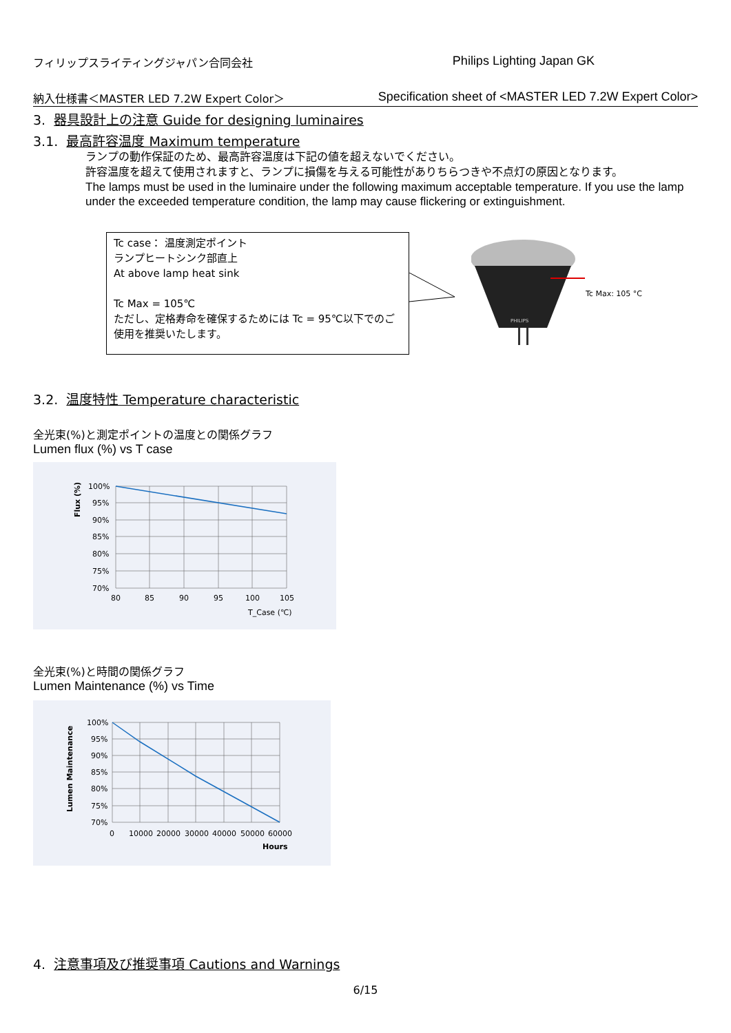フィリップスライティングジャパン合同会社 Philips Lighting Japan GK
納入仕様書＜MASTER LED 7.2W Expert Color＞ Specification sheet of <MASTER LED 7.2W Expert Color>
3. 器具設計上の注意 Guide for designing luminaires
3.1. 最高許容温度 Maximum temperature
ランプの動作保証のため、最高許容温度は下記の値を超えないでください。
許容温度を超えて使用されますと、ランプに損傷を与える可能性がありちらつきや不点灯の原因となります。
The lamps must be used in the luminaire under the following maximum acceptable temperature. If you use the lamp under the exceeded temperature condition, the lamp may cause flickering or extinguishment.
Tc case： 温度測定ポイント
ランプヒートシンク部直上
At above lamp heat sink
Tc Max = 105℃
ただし、定格寿命を確保するためには Tc = 95℃以下でのご使用を推奨いたします。
PHILIPS
Tc Max: 105 °C
3.2. 温度特性 Temperature characteristic
全光束(%)と測定ポイントの温度との関係グラフ
Lumen flux (%) vs T case
100%
95%
90%
85%
80%
75%
70%
80
85
90
95
100
105
T_Case (℃)
Flux (%)
全光束(%)と時間の関係グラフ
Lumen Maintenance (%) vs Time
100%
95%
90%
85%
80%
75%
70%
0
10000
20000
30000
40000
50000
60000
Hours
Lumen Maintenance
4. 注意事項及び推奨事項 Cautions and Warnings
6/15